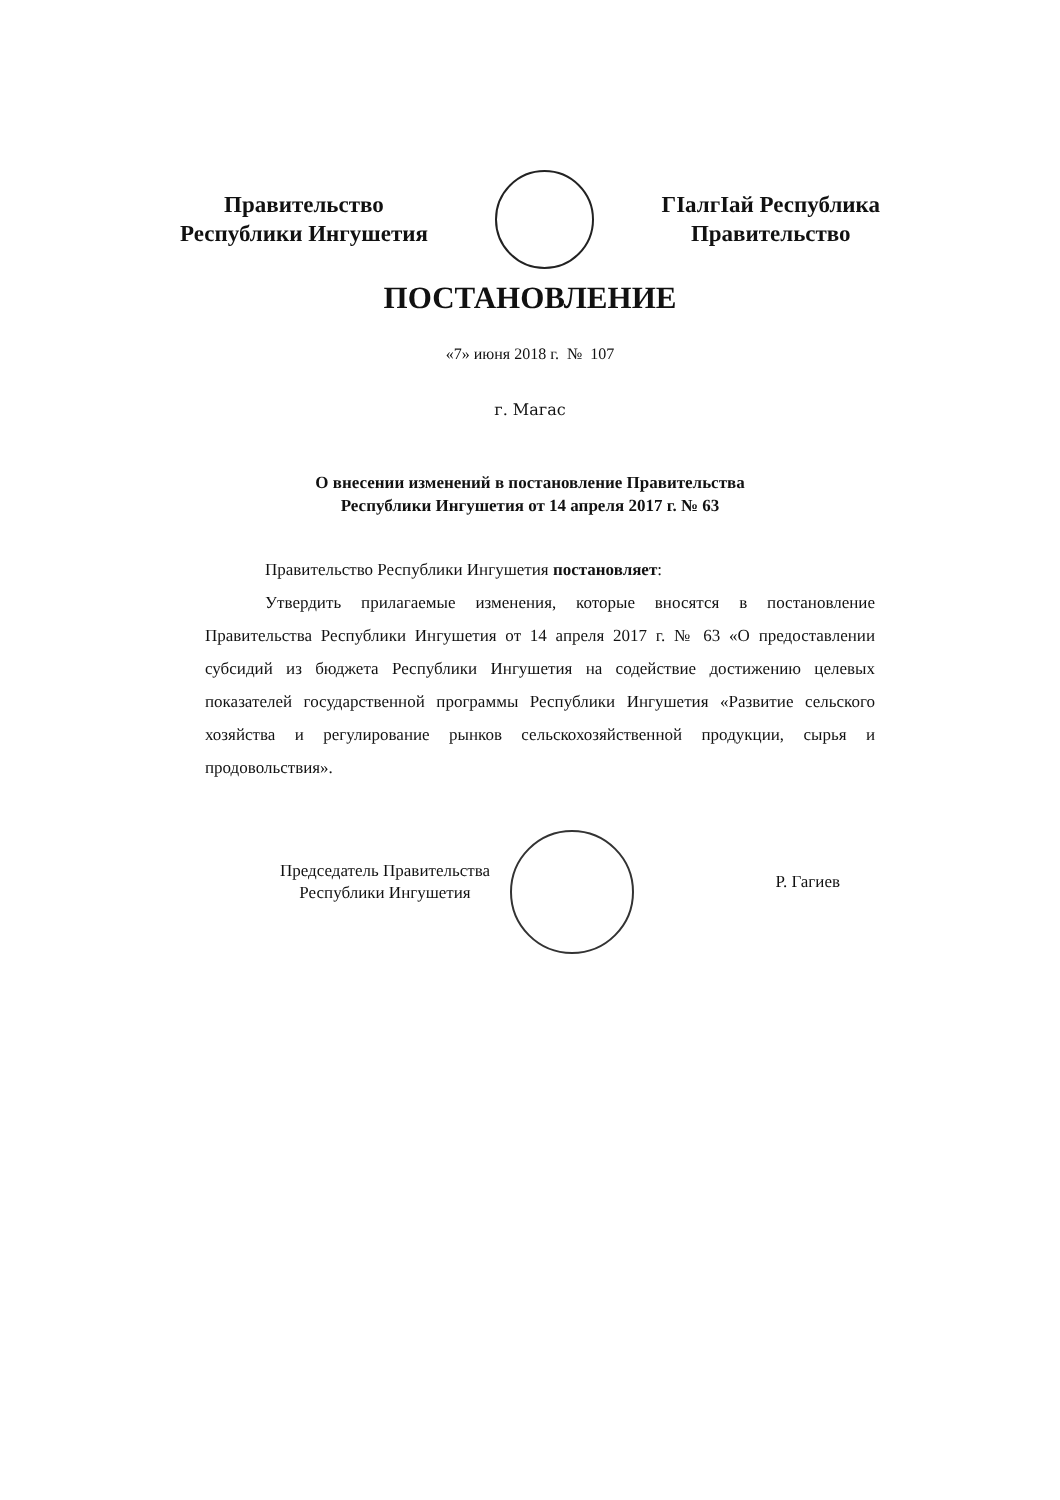Правительство
Республики Ингушетия
ГIалгIай Республика
Правительство
ПОСТАНОВЛЕНИЕ
«7» июня 2018 г. № 107
г. Магас
О внесении изменений в постановление Правительства
Республики Ингушетия от 14 апреля 2017 г. № 63
Правительство Республики Ингушетия постановляет:
Утвердить прилагаемые изменения, которые вносятся в постановление Правительства Республики Ингушетия от 14 апреля 2017 г. № 63 «О предоставлении субсидий из бюджета Республики Ингушетия на содействие достижению целевых показателей государственной программы Республики Ингушетия «Развитие сельского хозяйства и регулирование рынков сельскохозяйственной продукции, сырья и продовольствия».
Председатель Правительства
Республики Ингушетия
Р. Гагиев